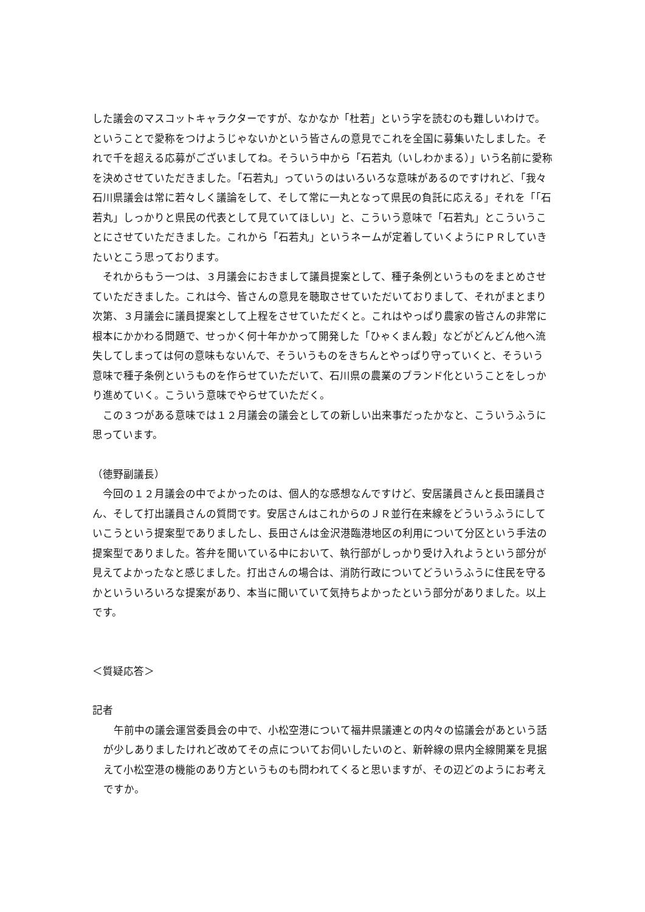した議会のマスコットキャラクターですが、なかなか「杜若」という字を読むのも難しいわけで。ということで愛称をつけようじゃないかという皆さんの意見でこれを全国に募集いたしました。それで千を超える応募がございましてね。そういう中から「石若丸（いしわかまる）」いう名前に愛称を決めさせていただきました。「石若丸」っていうのはいろいろな意味があるのですけれど、「我々石川県議会は常に若々しく議論をして、そして常に一丸となって県民の負託に応える」それを「「石若丸」しっかりと県民の代表として見ていてほしい」と、こういう意味で「石若丸」とこういうことにさせていただきました。これから「石若丸」というネームが定着していくようにＰＲしていきたいとこう思っております。
　それからもう一つは、３月議会におきまして議員提案として、種子条例というものをまとめさせていただきました。これは今、皆さんの意見を聴取させていただいておりまして、それがまとまり次第、３月議会に議員提案として上程をさせていただくと。これはやっぱり農家の皆さんの非常に根本にかかわる問題で、せっかく何十年かかって開発した「ひゃくまん穀」などがどんどん他へ流失してしまっては何の意味もないんで、そういうものをきちんとやっぱり守っていくと、そういう意味で種子条例というものを作らせていただいて、石川県の農業のブランド化ということをしっかり進めていく。こういう意味でやらせていただく。
　この３つがある意味では１２月議会の議会としての新しい出来事だったかなと、こういうふうに思っています。
（徳野副議長）
　今回の１２月議会の中でよかったのは、個人的な感想なんですけど、安居議員さんと長田議員さん、そして打出議員さんの質問です。安居さんはこれからのＪＲ並行在来線をどういうふうにしていこうという提案型でありましたし、長田さんは金沢港臨港地区の利用について分区という手法の提案型でありました。答弁を聞いている中において、執行部がしっかり受け入れようという部分が見えてよかったなと感じました。打出さんの場合は、消防行政についてどういうふうに住民を守るかといういろいろな提案があり、本当に聞いていて気持ちよかったという部分がありました。以上です。
＜質疑応答＞
記者
　午前中の議会運営委員会の中で、小松空港について福井県議連との内々の協議会があという話が少しありましたけれど改めてその点についてお伺いしたいのと、新幹線の県内全線開業を見据えて小松空港の機能のあり方というものも問われてくると思いますが、その辺どのようにお考えですか。